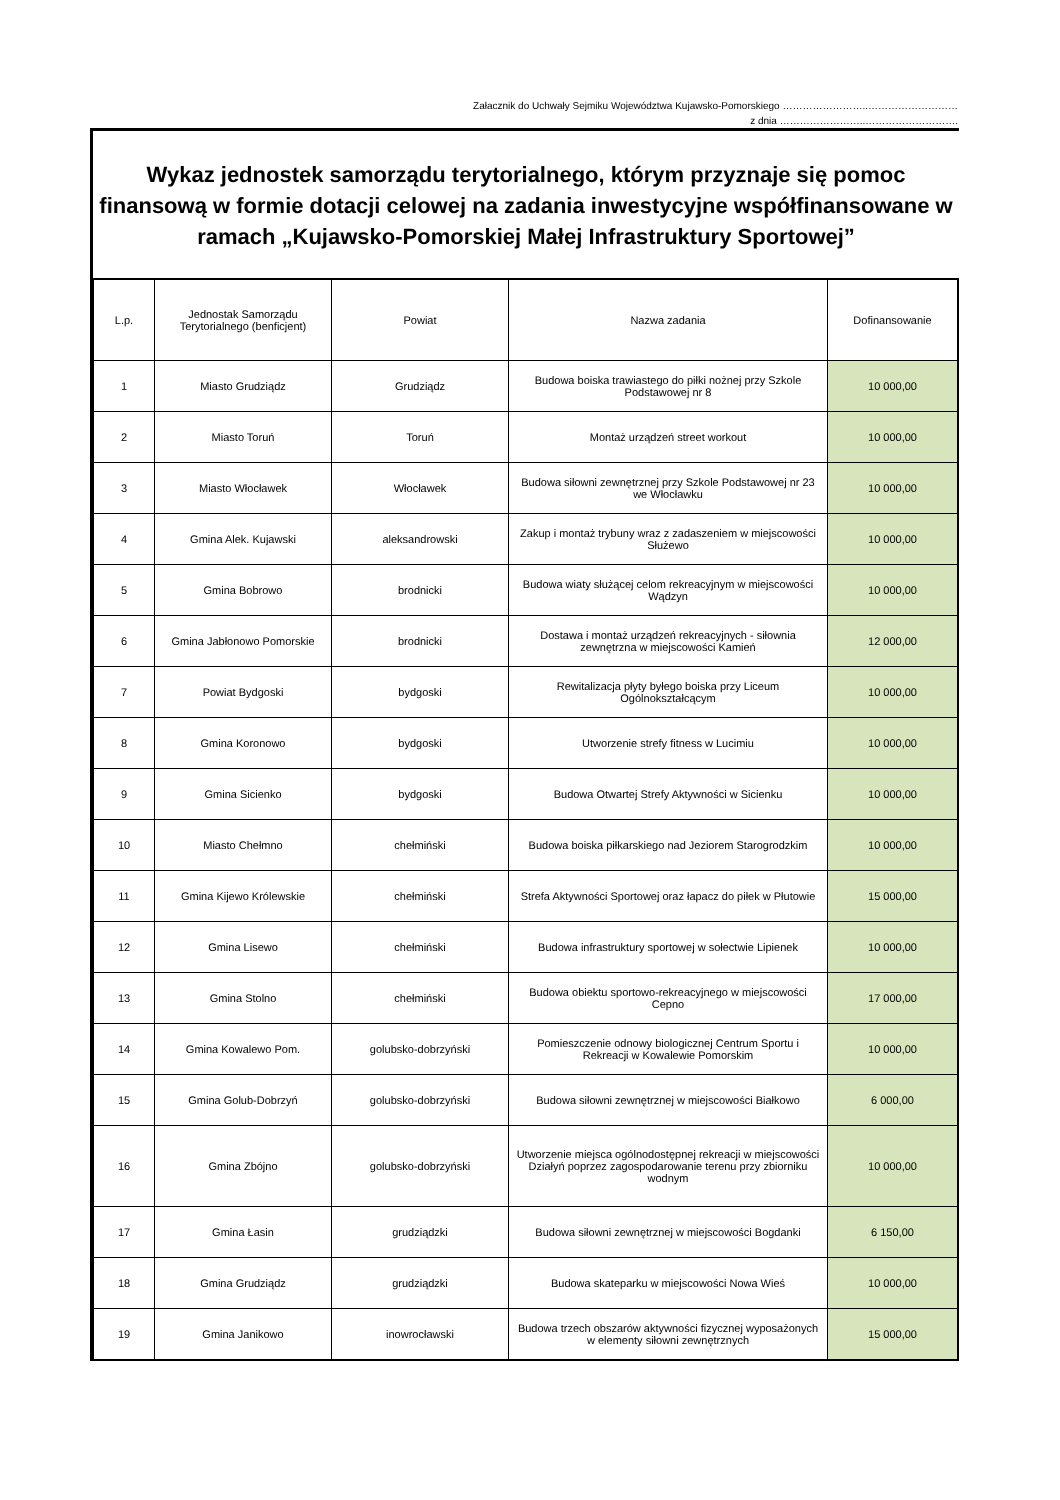Załacznik do Uchwały Sejmiku Województwa Kujawsko-Pomorskiego ……………………..………………………
z dnia ……………………..……………………….
Wykaz jednostek samorządu terytorialnego, którym przyznaje się pomoc finansową w formie dotacji celowej na zadania inwestycyjne współfinansowane w ramach „Kujawsko-Pomorskiej Małej Infrastruktury Sportowej”
| L.p. | Jednostak Samorządu Terytorialnego (benficjent) | Powiat | Nazwa zadania | Dofinansowanie |
| --- | --- | --- | --- | --- |
| 1 | Miasto Grudziądz | Grudziądz | Budowa boiska trawiastego do piłki nożnej przy Szkole Podstawowej nr 8 | 10 000,00 |
| 2 | Miasto Toruń | Toruń | Montaż urządzeń street workout | 10 000,00 |
| 3 | Miasto Włocławek | Włocławek | Budowa siłowni zewnętrznej przy Szkole Podstawowej nr 23 we Włocławku | 10 000,00 |
| 4 | Gmina Alek. Kujawski | aleksandrowski | Zakup i montaż trybuny wraz z zadaszeniem w miejscowości Służewo | 10 000,00 |
| 5 | Gmina Bobrowo | brodnicki | Budowa wiaty służącej celom rekreacyjnym w miejscowości Wądzyn | 10 000,00 |
| 6 | Gmina Jabłonowo Pomorskie | brodnicki | Dostawa i montaż urządzeń rekreacyjnych - siłownia zewnętrzna w miejscowości Kamień | 12 000,00 |
| 7 | Powiat Bydgoski | bydgoski | Rewitalizacja płyty byłego boiska przy Liceum Ogólnokształcącym | 10 000,00 |
| 8 | Gmina Koronowo | bydgoski | Utworzenie strefy fitness w Lucimiu | 10 000,00 |
| 9 | Gmina Sicienko | bydgoski | Budowa Otwartej Strefy Aktywności w Sicienku | 10 000,00 |
| 10 | Miasto Chełmno | chełmiński | Budowa boiska piłkarskiego nad Jeziorem Starogrodzkim | 10 000,00 |
| 11 | Gmina Kijewo Królewskie | chełmiński | Strefa Aktywności Sportowej oraz łapacz do piłek w Płutowie | 15 000,00 |
| 12 | Gmina Lisewo | chełmiński | Budowa infrastruktury sportowej w sołectwie Lipienek | 10 000,00 |
| 13 | Gmina Stolno | chełmiński | Budowa obiektu sportowo-rekreacyjnego w miejscowości Cepno | 17 000,00 |
| 14 | Gmina Kowalewo Pom. | golubsko-dobrzyński | Pomieszczenie odnowy biologicznej Centrum Sportu i Rekreacji w Kowalewie Pomorskim | 10 000,00 |
| 15 | Gmina Golub-Dobrzyń | golubsko-dobrzyński | Budowa siłowni zewnętrznej w miejscowości Białkowo | 6 000,00 |
| 16 | Gmina Zbójno | golubsko-dobrzyński | Utworzenie miejsca ogólnodostępnej rekreacji w miejscowości Działyń poprzez zagospodarowanie terenu przy zbiorniku wodnym | 10 000,00 |
| 17 | Gmina Łasin | grudziądzki | Budowa siłowni zewnętrznej w miejscowości Bogdanki | 6 150,00 |
| 18 | Gmina Grudziądz | grudziądzki | Budowa skateparku w miejscowości Nowa Wieś | 10 000,00 |
| 19 | Gmina Janikowo | inowrocławski | Budowa trzech obszarów aktywności fizycznej wyposażonych w elementy siłowni zewnętrznych | 15 000,00 |